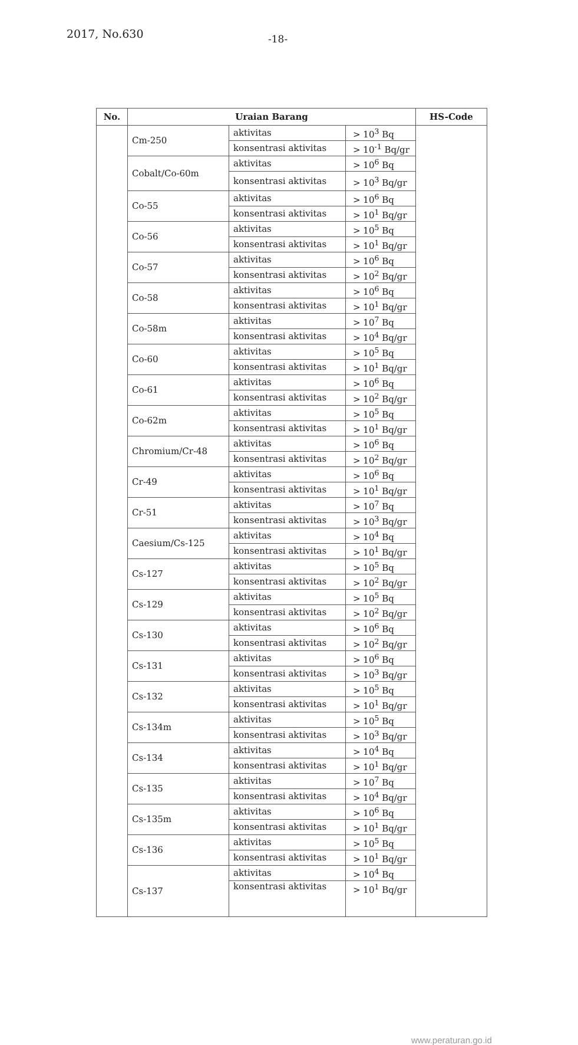2017, No.630
-18-
| No. | Uraian Barang | | | HS-Code |
| --- | --- | --- | --- | --- |
| | Cm-250 | aktivitas | > 10<sup>3</sup> Bq | |
| | | konsentrasi aktivitas | > 10<sup>-1</sup> Bq/gr | |
| | Cobalt/Co-60m | aktivitas | > 10<sup>6</sup> Bq | |
| | | konsentrasi aktivitas | > 10<sup>3</sup> Bq/gr | |
| | Co-55 | aktivitas | > 10<sup>6</sup> Bq | |
| | | konsentrasi aktivitas | > 10<sup>1</sup> Bq/gr | |
| | Co-56 | aktivitas | > 10<sup>5</sup> Bq | |
| | | konsentrasi aktivitas | > 10<sup>1</sup> Bq/gr | |
| | Co-57 | aktivitas | > 10<sup>6</sup> Bq | |
| | | konsentrasi aktivitas | > 10<sup>2</sup> Bq/gr | |
| | Co-58 | aktivitas | > 10<sup>6</sup> Bq | |
| | | konsentrasi aktivitas | > 10<sup>1</sup> Bq/gr | |
| | Co-58m | aktivitas | > 10<sup>7</sup> Bq | |
| | | konsentrasi aktivitas | > 10<sup>4</sup> Bq/gr | |
| | Co-60 | aktivitas | > 10<sup>5</sup> Bq | |
| | | konsentrasi aktivitas | > 10<sup>1</sup> Bq/gr | |
| | Co-61 | aktivitas | > 10<sup>6</sup> Bq | |
| | | konsentrasi aktivitas | > 10<sup>2</sup> Bq/gr | |
| | Co-62m | aktivitas | > 10<sup>5</sup> Bq | |
| | | konsentrasi aktivitas | > 10<sup>1</sup> Bq/gr | |
| | Chromium/Cr-48 | aktivitas | > 10<sup>6</sup> Bq | |
| | | konsentrasi aktivitas | > 10<sup>2</sup> Bq/gr | |
| | Cr-49 | aktivitas | > 10<sup>6</sup> Bq | |
| | | konsentrasi aktivitas | > 10<sup>1</sup> Bq/gr | |
| | Cr-51 | aktivitas | > 10<sup>7</sup> Bq | |
| | | konsentrasi aktivitas | > 10<sup>3</sup> Bq/gr | |
| | Caesium/Cs-125 | aktivitas | > 10<sup>4</sup> Bq | |
| | | konsentrasi aktivitas | > 10<sup>1</sup> Bq/gr | |
| | Cs-127 | aktivitas | > 10<sup>5</sup> Bq | |
| | | konsentrasi aktivitas | > 10<sup>2</sup> Bq/gr | |
| | Cs-129 | aktivitas | > 10<sup>5</sup> Bq | |
| | | konsentrasi aktivitas | > 10<sup>2</sup> Bq/gr | |
| | Cs-130 | aktivitas | > 10<sup>6</sup> Bq | |
| | | konsentrasi aktivitas | > 10<sup>2</sup> Bq/gr | |
| | Cs-131 | aktivitas | > 10<sup>6</sup> Bq | |
| | | konsentrasi aktivitas | > 10<sup>3</sup> Bq/gr | |
| | Cs-132 | aktivitas | > 10<sup>5</sup> Bq | |
| | | konsentrasi aktivitas | > 10<sup>1</sup> Bq/gr | |
| | Cs-134m | aktivitas | > 10<sup>5</sup> Bq | |
| | | konsentrasi aktivitas | > 10<sup>3</sup> Bq/gr | |
| | Cs-134 | aktivitas | > 10<sup>4</sup> Bq | |
| | | konsentrasi aktivitas | > 10<sup>1</sup> Bq/gr | |
| | Cs-135 | aktivitas | > 10<sup>7</sup> Bq | |
| | | konsentrasi aktivitas | > 10<sup>4</sup> Bq/gr | |
| | Cs-135m | aktivitas | > 10<sup>6</sup> Bq | |
| | | konsentrasi aktivitas | > 10<sup>1</sup> Bq/gr | |
| | Cs-136 | aktivitas | > 10<sup>5</sup> Bq | |
| | | konsentrasi aktivitas | > 10<sup>1</sup> Bq/gr | |
| | Cs-137 | aktivitas | > 10<sup>4</sup> Bq | |
| | | konsentrasi aktivitas | > 10<sup>1</sup> Bq/gr | |
www.peraturan.go.id